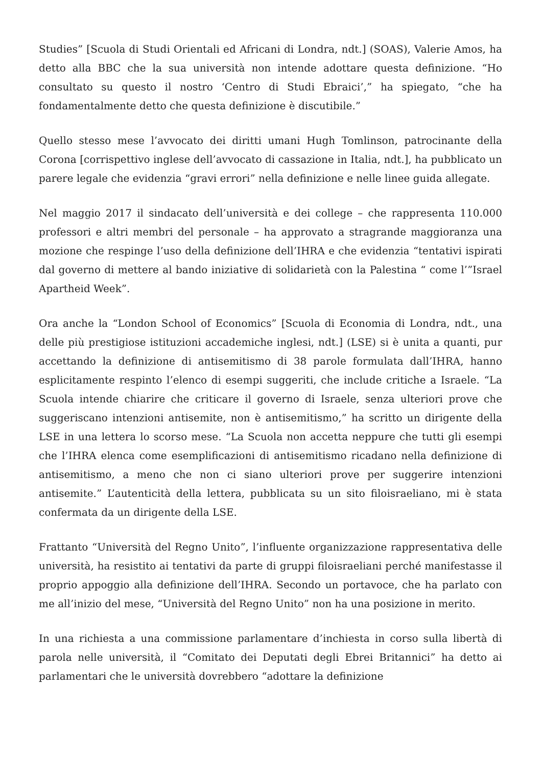Studies” [Scuola di Studi Orientali ed Africani di Londra, ndt.] (SOAS), Valerie Amos, ha detto alla BBC che la sua università non intende adottare questa definizione. “Ho consultato su questo il nostro ‘Centro di Studi Ebraici’,” ha spiegato, “che ha fondamentalmente detto che questa definizione è discutibile.”
Quello stesso mese l’avvocato dei diritti umani Hugh Tomlinson, patrocinante della Corona [corrispettivo inglese dell’avvocato di cassazione in Italia, ndt.], ha pubblicato un parere legale che evidenzia “gravi errori” nella definizione e nelle linee guida allegate.
Nel maggio 2017 il sindacato dell’università e dei college – che rappresenta 110.000 professori e altri membri del personale – ha approvato a stragrande maggioranza una mozione che respinge l’uso della definizione dell’IHRA e che evidenzia “tentativi ispirati dal governo di mettere al bando iniziative di solidarietà con la Palestina “ come l’”Israel Apartheid Week”.
Ora anche la “London School of Economics” [Scuola di Economia di Londra, ndt., una delle più prestigiose istituzioni accademiche inglesi, ndt.] (LSE) si è unita a quanti, pur accettando la definizione di antisemitismo di 38 parole formulata dall’IHRA, hanno esplicitamente respinto l’elenco di esempi suggeriti, che include critiche a Israele. “La Scuola intende chiarire che criticare il governo di Israele, senza ulteriori prove che suggeriscano intenzioni antisemite, non è antisemitismo,” ha scritto un dirigente della LSE in una lettera lo scorso mese. “La Scuola non accetta neppure che tutti gli esempi che l’IHRA elenca come esemplificazioni di antisemitismo ricadano nella definizione di antisemitismo, a meno che non ci siano ulteriori prove per suggerire intenzioni antisemite.” L’autenticità della lettera, pubblicata su un sito filoisraeliano, mi è stata confermata da un dirigente della LSE.
Frattanto “Università del Regno Unito”, l’influente organizzazione rappresentativa delle università, ha resistito ai tentativi da parte di gruppi filoisraeliani perché manifestasse il proprio appoggio alla definizione dell’IHRA. Secondo un portavoce, che ha parlato con me all’inizio del mese, “Università del Regno Unito” non ha una posizione in merito.
In una richiesta a una commissione parlamentare d’inchiesta in corso sulla libertà di parola nelle università, il “Comitato dei Deputati degli Ebrei Britannici” ha detto ai parlamentari che le università dovrebbero “adottare la definizione